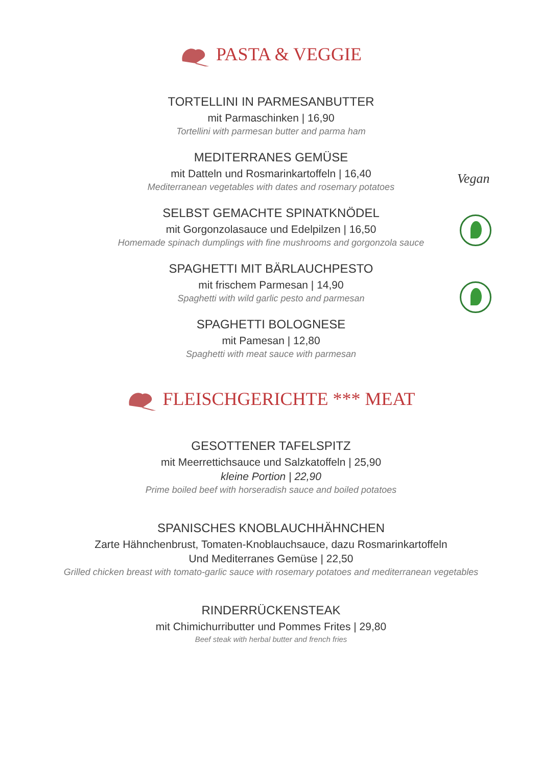PASTA & VEGGIE
TORTELLINI IN PARMESANBUTTER
mit Parmaschinken | 16,90
Tortellini with parmesan butter and parma ham
MEDITERRANES GEMÜSE
mit Datteln und Rosmarinkartoffeln | 16,40
Mediterranean vegetables with dates and rosemary potatoes
SELBST GEMACHTE SPINATKNÖDEL
mit Gorgonzolasauce und Edelpilzen | 16,50
Homemade spinach dumplings with fine mushrooms and gorgonzola sauce
SPAGHETTI MIT BÄRLAUCHPESTO
mit frischem Parmesan | 14,90
Spaghetti with wild garlic pesto and parmesan
SPAGHETTI BOLOGNESE
mit Pamesan | 12,80
Spaghetti with meat sauce with parmesan
FLEISCHGERICHTE *** MEAT
GESOTTENER TAFELSPITZ
mit Meerrettichsauce und Salzkatoffeln | 25,90
kleine Portion | 22,90
Prime boiled beef with horseradish sauce and boiled potatoes
SPANISCHES KNOBLAUCHHÄHNCHEN
Zarte Hähnchenbrust, Tomaten-Knoblauchsauce, dazu Rosmarinkartoffeln
Und Mediterranes Gemüse | 22,50
Grilled chicken breast with tomato-garlic sauce with rosemary potatoes and mediterranean vegetables
RINDERRÜCKENSTEAK
mit Chimichurributter und Pommes Frites | 29,80
Beef steak with herbal butter and french fries
Vegan